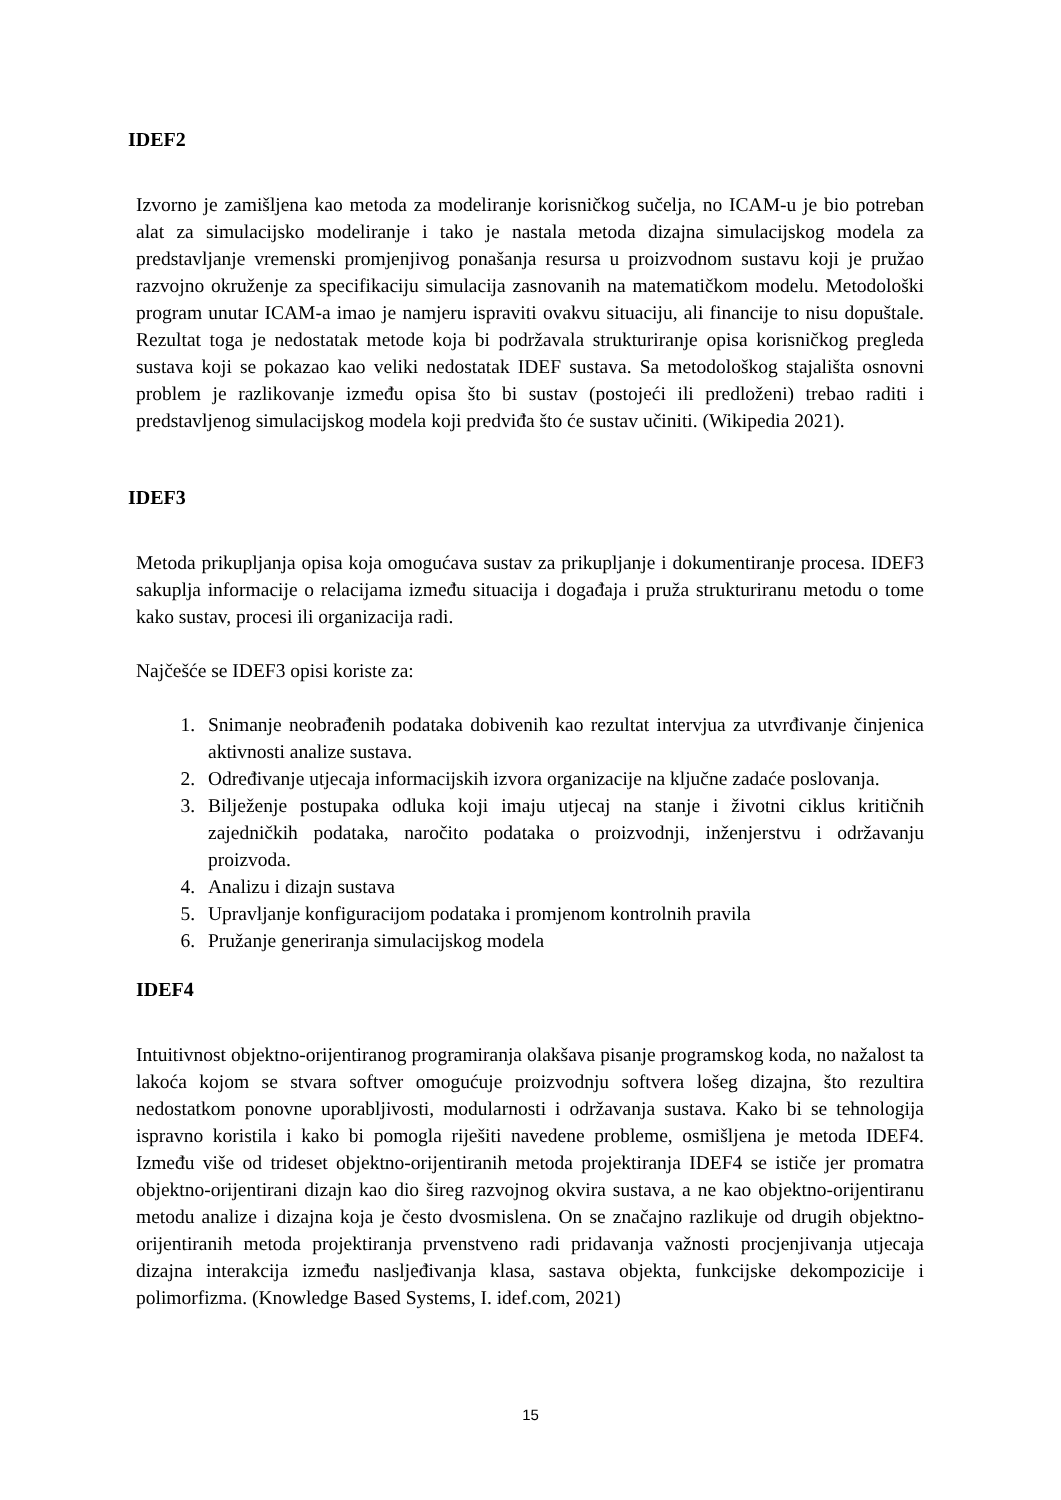IDEF2
Izvorno je zamišljena kao metoda za modeliranje korisničkog sučelja, no ICAM-u je bio potreban alat za simulacijsko modeliranje i tako je nastala metoda dizajna simulacijskog modela za predstavljanje vremenski promjenjivog ponašanja resursa u proizvodnom sustavu koji je pružao razvojno okruženje za specifikaciju simulacija zasnovanih na matematičkom modelu. Metodološki program unutar ICAM-a imao je namjeru ispraviti ovakvu situaciju, ali financije to nisu dopuštale. Rezultat toga je nedostatak metode koja bi podržavala strukturiranje opisa korisničkog pregleda sustava koji se pokazao kao veliki nedostatak IDEF sustava. Sa metodološkog stajališta osnovni problem je razlikovanje između opisa što bi sustav (postojeći ili predloženi) trebao raditi i predstavljenog simulacijskog modela koji predviđa što će sustav učiniti. (Wikipedia 2021).
IDEF3
Metoda prikupljanja opisa koja omogućava sustav za prikupljanje i dokumentiranje procesa. IDEF3 sakuplja informacije o relacijama između situacija i događaja i pruža strukturiranu metodu o tome kako sustav, procesi ili organizacija radi.
Najčešće se IDEF3 opisi koriste za:
1. Snimanje neobrađenih podataka dobivenih kao rezultat intervjua za utvrđivanje činjenica aktivnosti analize sustava.
2. Određivanje utjecaja informacijskih izvora organizacije na ključne zadaće poslovanja.
3. Bilježenje postupaka odluka koji imaju utjecaj na stanje i životni ciklus kritičnih zajedničkih podataka, naročito podataka o proizvodnji, inženjerstvu i održavanju proizvoda.
4. Analizu i dizajn sustava
5. Upravljanje konfiguracijom podataka i promjenom kontrolnih pravila
6. Pružanje generiranja simulacijskog modela
IDEF4
Intuitivnost objektno-orijentiranog programiranja olakšava pisanje programskog koda, no nažalost ta lakoća kojom se stvara softver omogućuje proizvodnju softvera lošeg dizajna, što rezultira nedostatkom ponovne uporabljivosti, modularnosti i održavanja sustava. Kako bi se tehnologija ispravno koristila i kako bi pomogla riješiti navedene probleme, osmišljena je metoda IDEF4. Između više od trideset objektno-orijentiranih metoda projektiranja IDEF4 se ističe jer promatra objektno-orijentirani dizajn kao dio šireg razvojnog okvira sustava, a ne kao objektno-orijentiranu metodu analize i dizajna koja je često dvosmislena. On se značajno razlikuje od drugih objektno-orijentiranih metoda projektiranja prvenstveno radi pridavanja važnosti procjenjivanja utjecaja dizajna interakcija između nasljeđivanja klasa, sastava objekta, funkcijske dekompozicije i polimorfizma. (Knowledge Based Systems, I. idef.com, 2021)
15